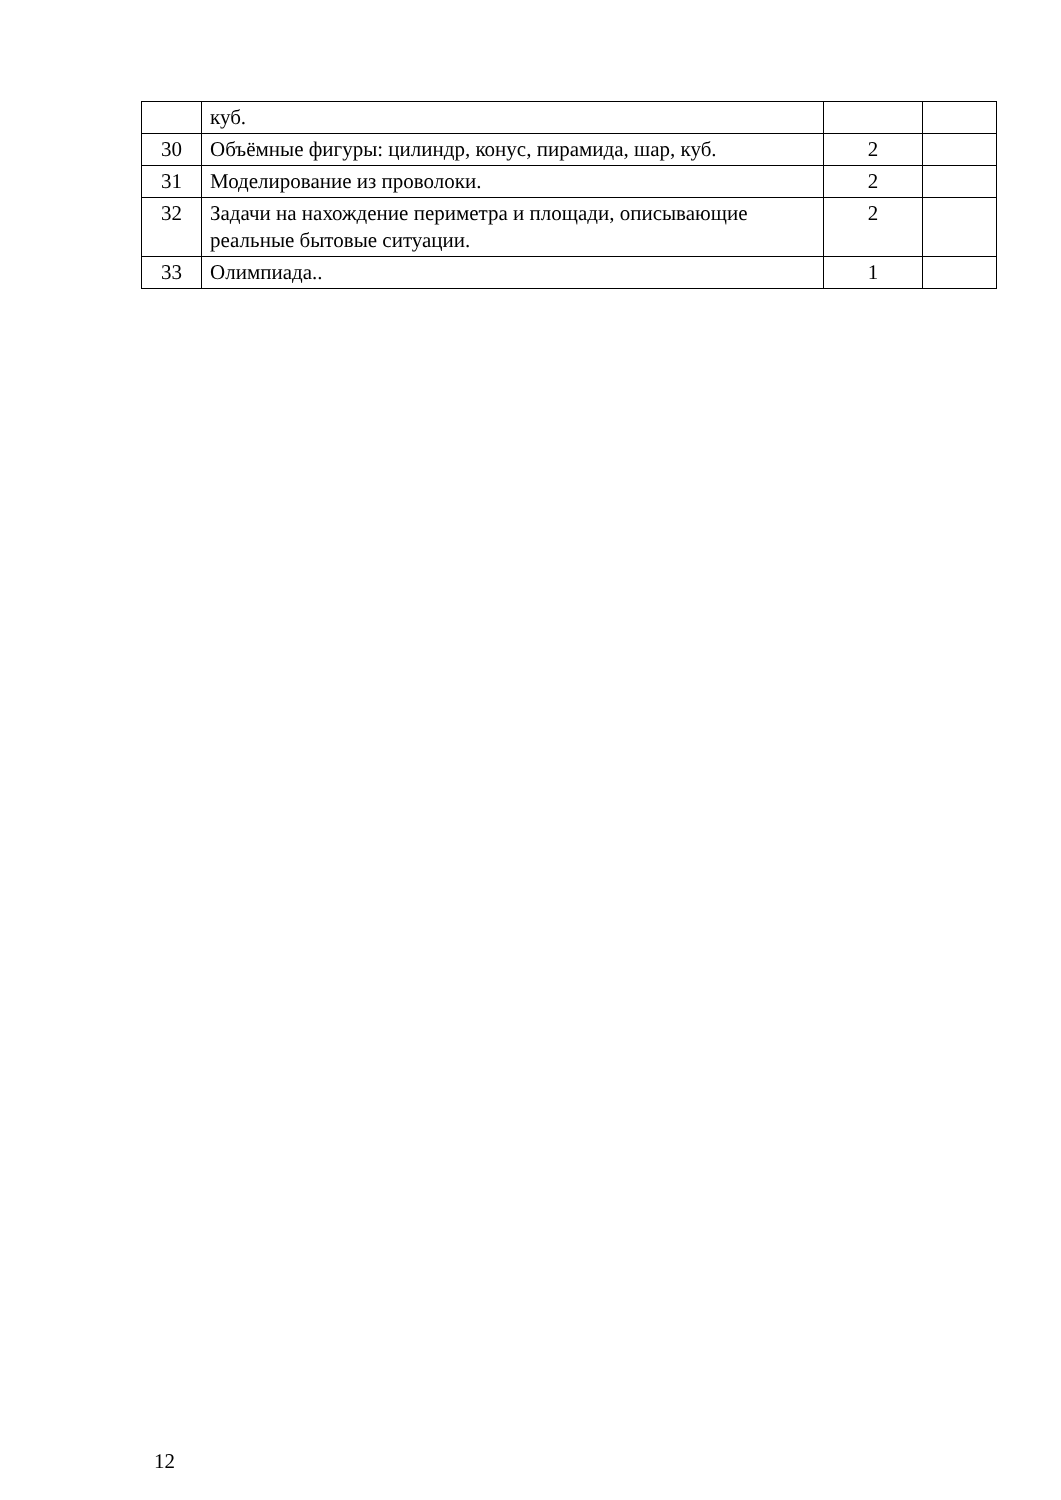| | куб. | | |
| 30 | Объёмные фигуры: цилиндр, конус, пирамида, шар, куб. | 2 | |
| 31 | Моделирование из проволоки. | 2 | |
| 32 | Задачи на нахождение периметра и площади, описывающие реальные бытовые ситуации. | 2 | |
| 33 | Олимпиада.. | 1 | |
12